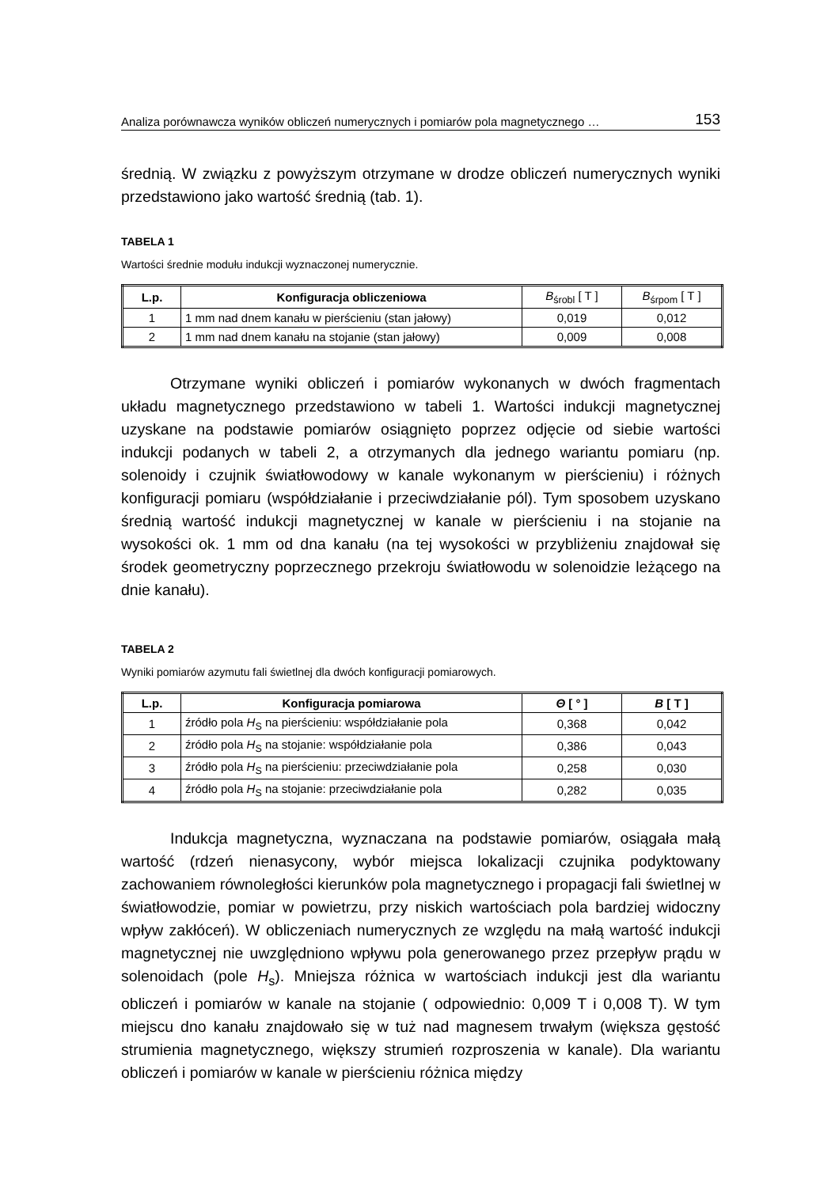Analiza porównawcza wyników obliczeń numerycznych i pomiarów pola magnetycznego … 153
średnią. W związku z powyższym otrzymane w drodze obliczeń numerycznych wyniki przedstawiono jako wartość średnią (tab. 1).
TABELA 1
Wartości średnie modułu indukcji wyznaczonej numerycznie.
| L.p. | Konfiguracja obliczeniowa | B<sub>śrobl</sub> [ T ] | B<sub>śrpom</sub> [ T ] |
| --- | --- | --- | --- |
| 1 | 1 mm nad dnem kanału w pierścieniu (stan jałowy) | 0,019 | 0,012 |
| 2 | 1 mm nad dnem kanału na stojanie (stan jałowy) | 0,009 | 0,008 |
Otrzymane wyniki obliczeń i pomiarów wykonanych w dwóch fragmentach układu magnetycznego przedstawiono w tabeli 1. Wartości indukcji magnetycznej uzyskane na podstawie pomiarów osiągnięto poprzez odjęcie od siebie wartości indukcji podanych w tabeli 2, a otrzymanych dla jednego wariantu pomiaru (np. solenoidy i czujnik światłowodowy w kanale wykonanym w pierścieniu) i różnych konfiguracji pomiaru (współdziałanie i przeciwdziałanie pól). Tym sposobem uzyskano średnią wartość indukcji magnetycznej w kanale w pierścieniu i na stojanie na wysokości ok. 1 mm od dna kanału (na tej wysokości w przybliżeniu znajdował się środek geometryczny poprzecznego przekroju światłowodu w solenoidzie leżącego na dnie kanału).
TABELA 2
Wyniki pomiarów azymutu fali świetlnej dla dwóch konfiguracji pomiarowych.
| L.p. | Konfiguracja pomiarowa | Θ [ ° ] | B [ T ] |
| --- | --- | --- | --- |
| 1 | źródło pola H<sub>S</sub> na pierścieniu: współdziałanie pola | 0,368 | 0,042 |
| 2 | źródło pola H<sub>S</sub> na stojanie: współdziałanie pola | 0,386 | 0,043 |
| 3 | źródło pola H<sub>S</sub> na pierścieniu: przeciwdziałanie pola | 0,258 | 0,030 |
| 4 | źródło pola H<sub>S</sub> na stojanie: przeciwdziałanie pola | 0,282 | 0,035 |
Indukcja magnetyczna, wyznaczana na podstawie pomiarów, osiągała małą wartość (rdzeń nienasycony, wybór miejsca lokalizacji czujnika podyktowany zachowaniem równoległości kierunków pola magnetycznego i propagacji fali świetlnej w światłowodzie, pomiar w powietrzu, przy niskich wartościach pola bardziej widoczny wpływ zakłóceń). W obliczeniach numerycznych ze względu na małą wartość indukcji magnetycznej nie uwzględniono wpływu pola generowanego przez przepływ prądu w solenoidach (pole H<sub>s</sub>). Mniejsza różnica w wartościach indukcji jest dla wariantu obliczeń i pomiarów w kanale na stojanie ( odpowiednio: 0,009 T i 0,008 T). W tym miejscu dno kanału znajdowało się w tuż nad magnesem trwałym (większa gęstość strumienia magnetycznego, większy strumień rozproszenia w kanale). Dla wariantu obliczeń i pomiarów w kanale w pierścieniu różnica między